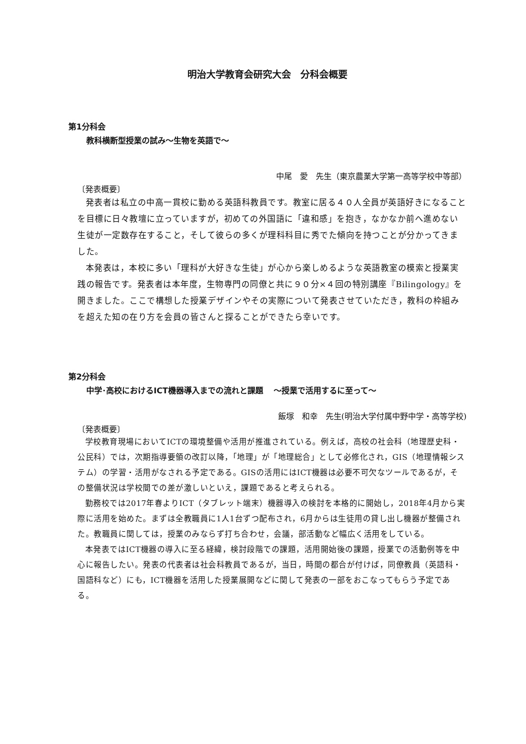明治大学教育会研究大会　分科会概要
第1分科会
教科横断型授業の試み～生物を英語で～
中尾　愛　先生（東京農業大学第一高等学校中等部）
〔発表概要〕
発表者は私立の中高一貫校に勤める英語科教員です。教室に居る４０人全員が英語好きになることを目標に日々教壇に立っていますが，初めての外国語に「違和感」を抱き，なかなか前へ進めない生徒が一定数存在すること，そして彼らの多くが理科科目に秀でた傾向を持つことが分かってきました。
本発表は，本校に多い「理科が大好きな生徒」が心から楽しめるような英語教室の模索と授業実践の報告です。発表者は本年度，生物専門の同僚と共に９０分×４回の特別講座『Bilingology』を開きました。ここで構想した授業デザインやその実際について発表させていただき，教科の枠組みを超えた知の在り方を会員の皆さんと探ることができたら幸いです。
第2分科会
中学･高校におけるICT機器導入までの流れと課題　 ～授業で活用するに至って～
飯塚　和幸　先生(明治大学付属中野中学・高等学校)
〔発表概要〕
学校教育現場においてICTの環境整備や活用が推進されている。例えば，高校の社会科（地理歴史科・公民科）では，次期指導要領の改訂以降，「地理」が「地理総合」として必修化され，GIS（地理情報システム）の学習・活用がなされる予定である。GISの活用にはICT機器は必要不可欠なツールであるが，その整備状況は学校間での差が激しいといえ，課題であると考えられる。
勤務校では2017年春よりICT（タブレット端末）機器導入の検討を本格的に開始し，2018年4月から実際に活用を始めた。まずは全教職員に1人1台ずつ配布され，6月からは生徒用の貸し出し機器が整備された。教職員に関しては，授業のみならず打ち合わせ，会議，部活動など幅広く活用をしている。
本発表ではICT機器の導入に至る経緯，検討段階での課題，活用開始後の課題，授業での活動例等を中心に報告したい。発表の代表者は社会科教員であるが，当日，時間の都合が付けば，同僚教員（英語科・国語科など）にも，ICT機器を活用した授業展開などに関して発表の一部をおこなってもらう予定である。